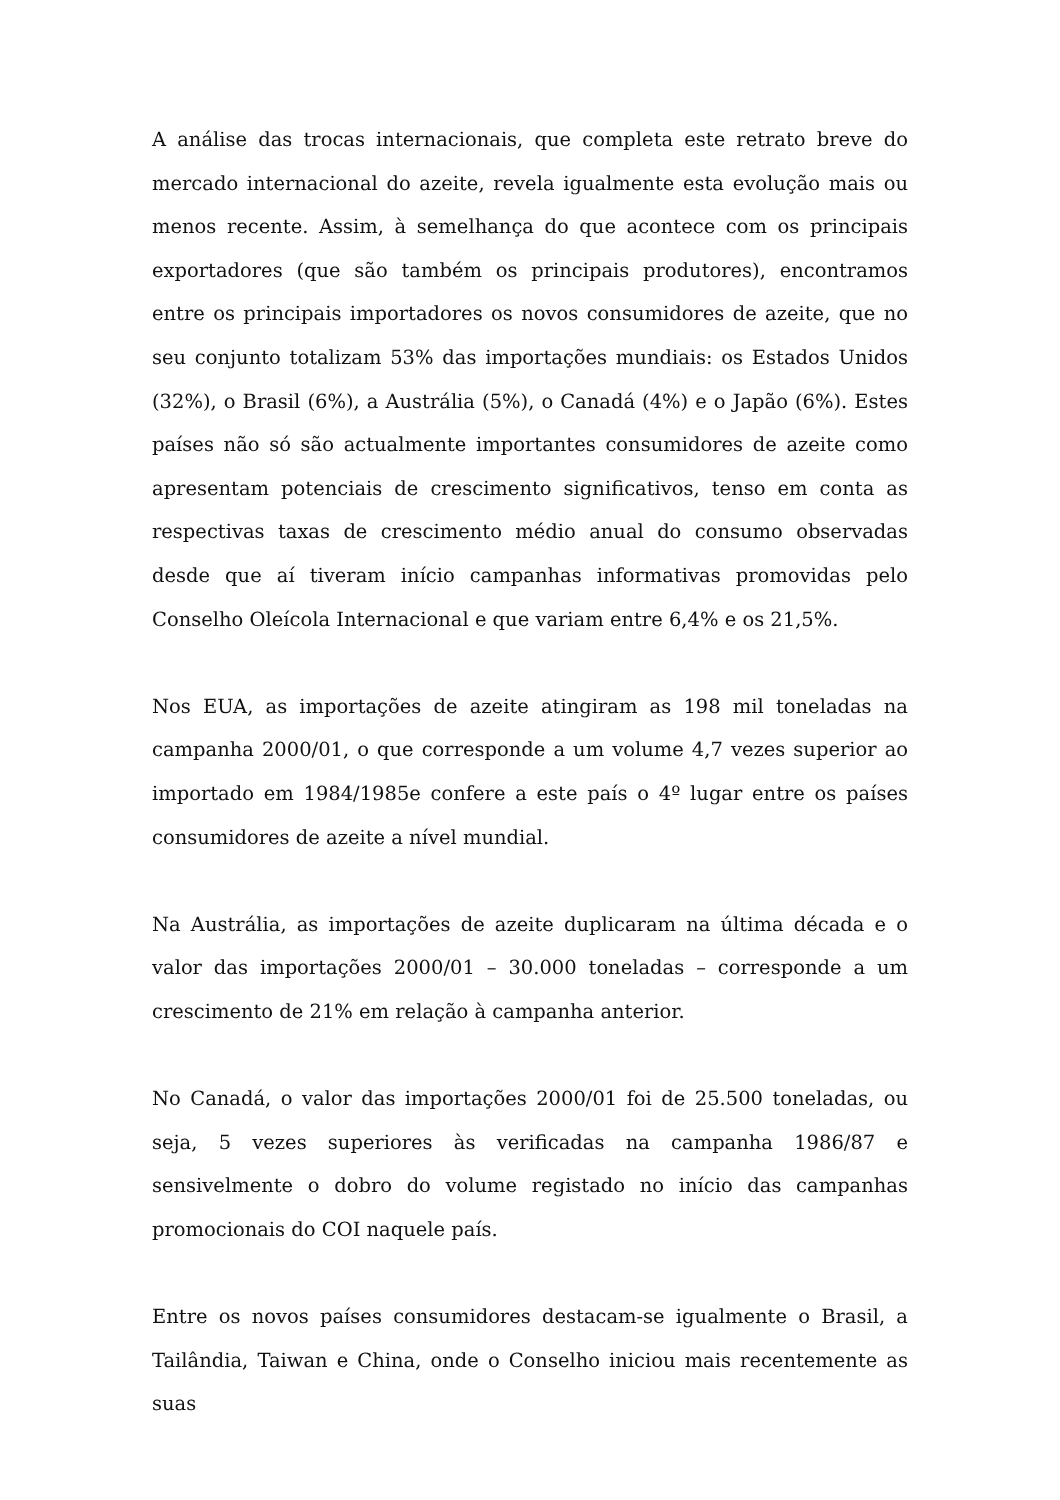A análise das trocas internacionais, que completa este retrato breve do mercado internacional do azeite, revela igualmente esta evolução mais ou menos recente. Assim, à semelhança do que acontece com os principais exportadores (que são também os principais produtores), encontramos entre os principais importadores os novos consumidores de azeite, que no seu conjunto totalizam 53% das importações mundiais: os Estados Unidos (32%), o Brasil (6%), a Austrália (5%), o Canadá (4%) e o Japão (6%). Estes países não só são actualmente importantes consumidores de azeite como apresentam potenciais de crescimento significativos, tenso em conta as respectivas taxas de crescimento médio anual do consumo observadas desde que aí tiveram início campanhas informativas promovidas pelo Conselho Oleícola Internacional e que variam entre 6,4% e os 21,5%.
Nos EUA, as importações de azeite atingiram as 198 mil toneladas na campanha 2000/01, o que corresponde a um volume 4,7 vezes superior ao importado em 1984/1985e confere a este país o 4º lugar entre os países consumidores de azeite a nível mundial.
Na Austrália, as importações de azeite duplicaram na última década e o valor das importações 2000/01 – 30.000 toneladas – corresponde a um crescimento de 21% em relação à campanha anterior.
No Canadá, o valor das importações 2000/01 foi de 25.500 toneladas, ou seja, 5 vezes superiores às verificadas na campanha 1986/87 e sensivelmente o dobro do volume registado no início das campanhas promocionais do COI naquele país.
Entre os novos países consumidores destacam-se igualmente o Brasil, a Tailândia, Taiwan e China, onde o Conselho iniciou mais recentemente as suas